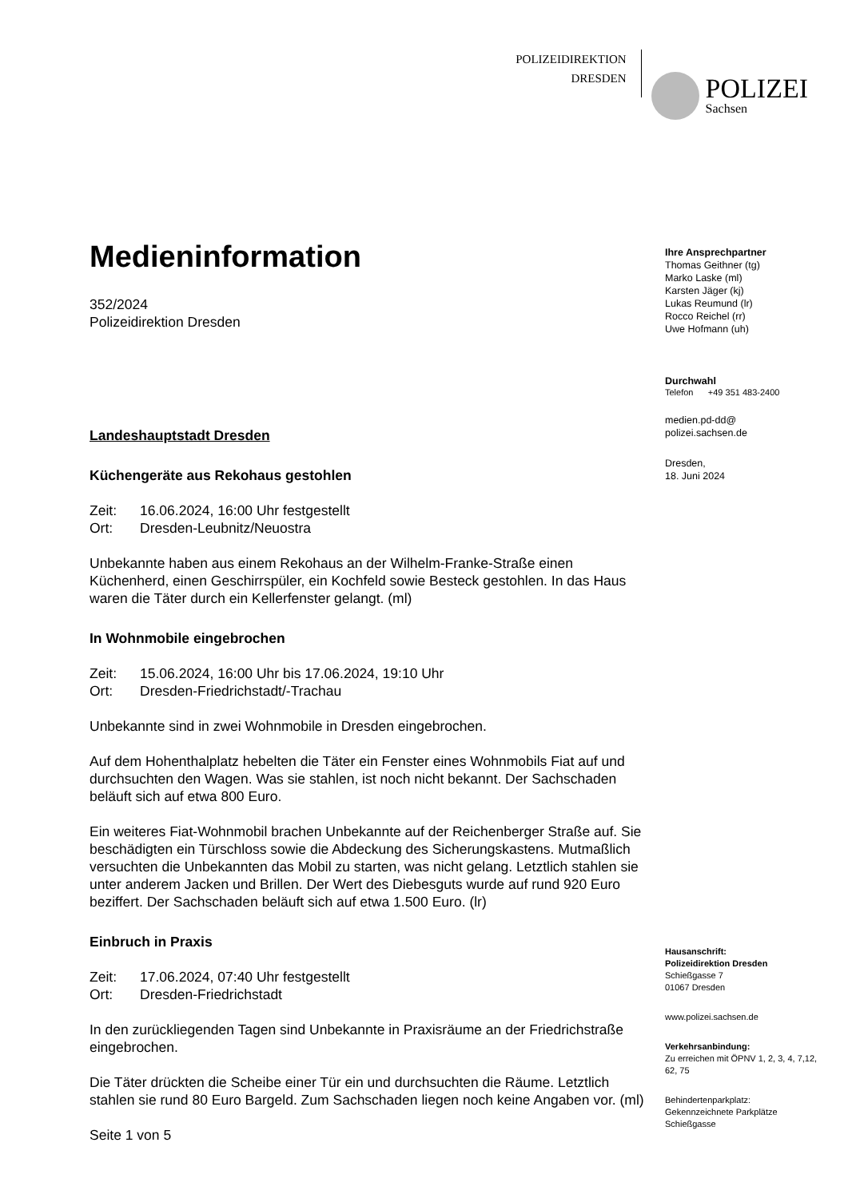POLIZEIDIREKTION
DRESDEN
POLIZEI
Sachsen
Medieninformation
352/2024
Polizeidirektion Dresden
Landeshauptstadt Dresden
Küchengeräte aus Rekohaus gestohlen
Zeit: 16.06.2024, 16:00 Uhr festgestellt
Ort: Dresden-Leubnitz/Neuostra
Unbekannte haben aus einem Rekohaus an der Wilhelm-Franke-Straße einen Küchenherd, einen Geschirrspüler, ein Kochfeld sowie Besteck gestohlen. In das Haus waren die Täter durch ein Kellerfenster gelangt. (ml)
In Wohnmobile eingebrochen
Zeit: 15.06.2024, 16:00 Uhr bis 17.06.2024, 19:10 Uhr
Ort: Dresden-Friedrichstadt/-Trachau
Unbekannte sind in zwei Wohnmobile in Dresden eingebrochen.
Auf dem Hohenthalplatz hebelten die Täter ein Fenster eines Wohnmobils Fiat auf und durchsuchten den Wagen. Was sie stahlen, ist noch nicht bekannt. Der Sachschaden beläuft sich auf etwa 800 Euro.
Ein weiteres Fiat-Wohnmobil brachen Unbekannte auf der Reichenberger Straße auf. Sie beschädigten ein Türschloss sowie die Abdeckung des Sicherungskastens. Mutmaßlich versuchten die Unbekannten das Mobil zu starten, was nicht gelang. Letztlich stahlen sie unter anderem Jacken und Brillen. Der Wert des Diebesguts wurde auf rund 920 Euro beziffert. Der Sachschaden beläuft sich auf etwa 1.500 Euro. (lr)
Einbruch in Praxis
Zeit: 17.06.2024, 07:40 Uhr festgestellt
Ort: Dresden-Friedrichstadt
In den zurückliegenden Tagen sind Unbekannte in Praxisräume an der Friedrichstraße eingebrochen.
Die Täter drückten die Scheibe einer Tür ein und durchsuchten die Räume. Letztlich stahlen sie rund 80 Euro Bargeld. Zum Sachschaden liegen noch keine Angaben vor. (ml)
Seite 1 von 5
Ihre Ansprechpartner
Thomas Geithner (tg)
Marko Laske (ml)
Karsten Jäger (kj)
Lukas Reumund (lr)
Rocco Reichel (rr)
Uwe Hofmann (uh)
Durchwahl
Telefon +49 351 483-2400
medien.pd-dd@
polizei.sachsen.de
Dresden,
18. Juni 2024
Hausanschrift:
Polizeidirektion Dresden
Schießgasse 7
01067 Dresden
www.polizei.sachsen.de
Verkehrsanbindung:
Zu erreichen mit ÖPNV 1, 2, 3, 4, 7,12, 62, 75
Behindertenparkplatz:
Gekennzeichnete Parkplätze Schießgasse